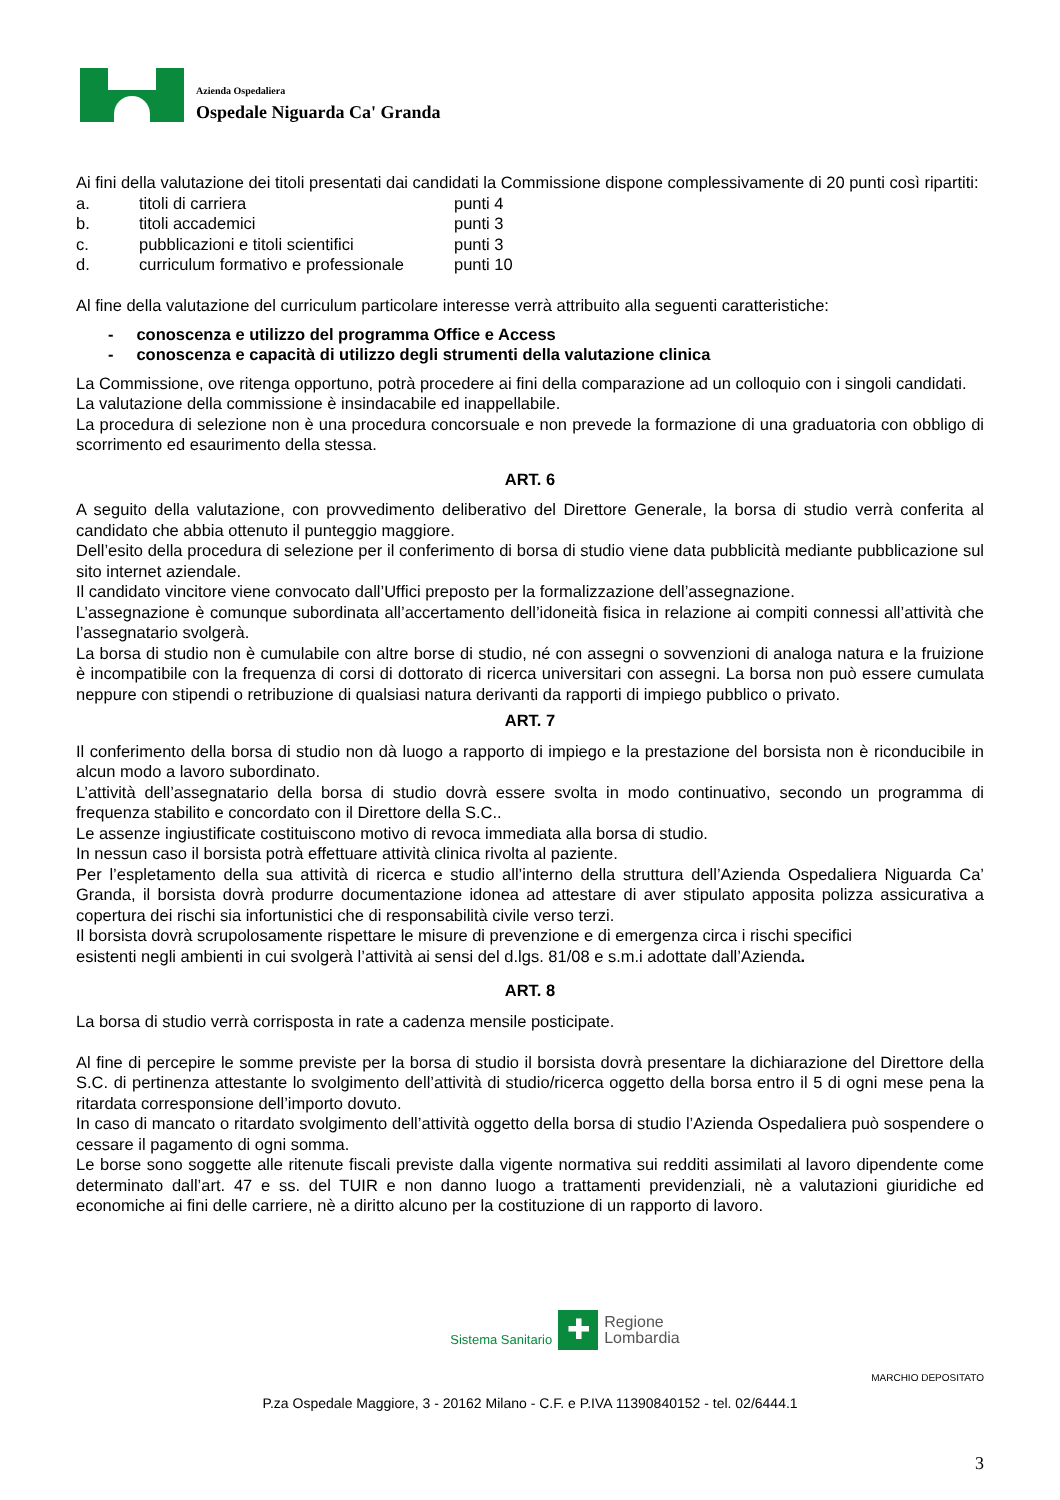Azienda Ospedaliera
Ospedale Niguarda Ca' Granda
Ai fini della valutazione dei titoli presentati dai candidati la Commissione dispone complessivamente di 20 punti così ripartiti:
a. titoli di carriera punti 4 b. titoli accademici punti 3 c. pubblicazioni e titoli scientifici punti 3 d. curriculum formativo e professionale punti 10
Al fine della valutazione del curriculum particolare interesse verrà attribuito alla seguenti caratteristiche:
- conoscenza e utilizzo del programma Office e Access
- conoscenza e capacità di utilizzo degli strumenti della valutazione clinica
La Commissione, ove ritenga opportuno, potrà procedere ai fini della comparazione ad un colloquio con i singoli candidati.
La valutazione della commissione è insindacabile ed inappellabile.
La procedura di selezione non è una procedura concorsuale e non prevede la formazione di una graduatoria con obbligo di scorrimento ed esaurimento della stessa.
ART. 6
A seguito della valutazione, con provvedimento deliberativo del Direttore Generale, la borsa di studio verrà conferita al candidato che abbia ottenuto il punteggio maggiore.
Dell’esito della procedura di selezione per il conferimento di borsa di studio viene data pubblicità mediante pubblicazione sul sito internet aziendale.
Il candidato vincitore viene convocato dall’Uffici preposto per la formalizzazione dell’assegnazione.
L’assegnazione è comunque subordinata all’accertamento dell’idoneità fisica in relazione ai compiti connessi all’attività che l’assegnatario svolgerà.
La borsa di studio non è cumulabile con altre borse di studio, né con assegni o sovvenzioni di analoga natura e la fruizione è incompatibile con la frequenza di corsi di dottorato di ricerca universitari con assegni. La borsa non può essere cumulata neppure con stipendi o retribuzione di qualsiasi natura derivanti da rapporti di impiego pubblico o privato.
ART. 7
Il conferimento della borsa di studio non dà luogo a rapporto di impiego e la prestazione del borsista non è riconducibile in alcun modo a lavoro subordinato.
L’attività dell’assegnatario della borsa di studio dovrà essere svolta in modo continuativo, secondo un programma di frequenza stabilito e concordato con il Direttore della S.C..
Le assenze ingiustificate costituiscono motivo di revoca immediata alla borsa di studio.
In nessun caso il borsista potrà effettuare attività clinica rivolta al paziente.
Per l’espletamento della sua attività di ricerca e studio all’interno della struttura dell’Azienda Ospedaliera Niguarda Ca’ Granda, il borsista dovrà produrre documentazione idonea ad attestare di aver stipulato apposita polizza assicurativa a copertura dei rischi sia infortunistici che di responsabilità civile verso terzi.
Il borsista dovrà scrupolosamente rispettare le misure di prevenzione e di emergenza circa i rischi specifici
esistenti negli ambienti in cui svolgerà l’attività ai sensi del d.lgs. 81/08 e s.m.i adottate dall’Azienda.
ART. 8
La borsa di studio verrà corrisposta in rate a cadenza mensile posticipate.
Al fine di percepire le somme previste per la borsa di studio il borsista dovrà presentare la dichiarazione del Direttore della S.C. di pertinenza attestante lo svolgimento dell’attività di studio/ricerca oggetto della borsa entro il 5 di ogni mese pena la ritardata corresponsione dell’importo dovuto.
In caso di mancato o ritardato svolgimento dell’attività oggetto della borsa di studio l’Azienda Ospedaliera può sospendere o cessare il pagamento di ogni somma.
Le borse sono soggette alle ritenute fiscali previste dalla vigente normativa sui redditi assimilati al lavoro dipendente come determinato dall’art. 47 e ss. del TUIR e non danno luogo a trattamenti previdenziali, nè a valutazioni giuridiche ed economiche ai fini delle carriere, nè a diritto alcuno per la costituzione di un rapporto di lavoro.
Sistema Sanitario ✚ Regione
Lombardia
MARCHIO DEPOSITATO
P.za Ospedale Maggiore, 3 - 20162 Milano - C.F. e P.IVA 11390840152 - tel. 02/6444.1
3